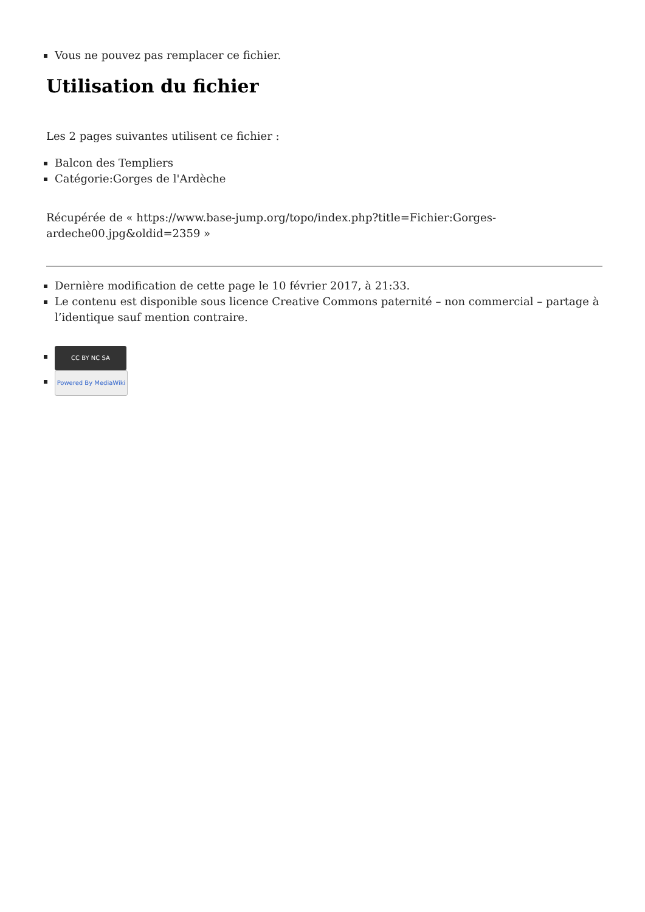Vous ne pouvez pas remplacer ce fichier.
Utilisation du fichier
Les 2 pages suivantes utilisent ce fichier :
Balcon des Templiers
Catégorie:Gorges de l'Ardèche
Récupérée de « https://www.base-jump.org/topo/index.php?title=Fichier:Gorges-ardeche00.jpg&oldid=2359 »
Dernière modification de cette page le 10 février 2017, à 21:33.
Le contenu est disponible sous licence Creative Commons paternité – non commercial – partage à l’identique sauf mention contraire.
CC BY NC SA
Powered By MediaWiki